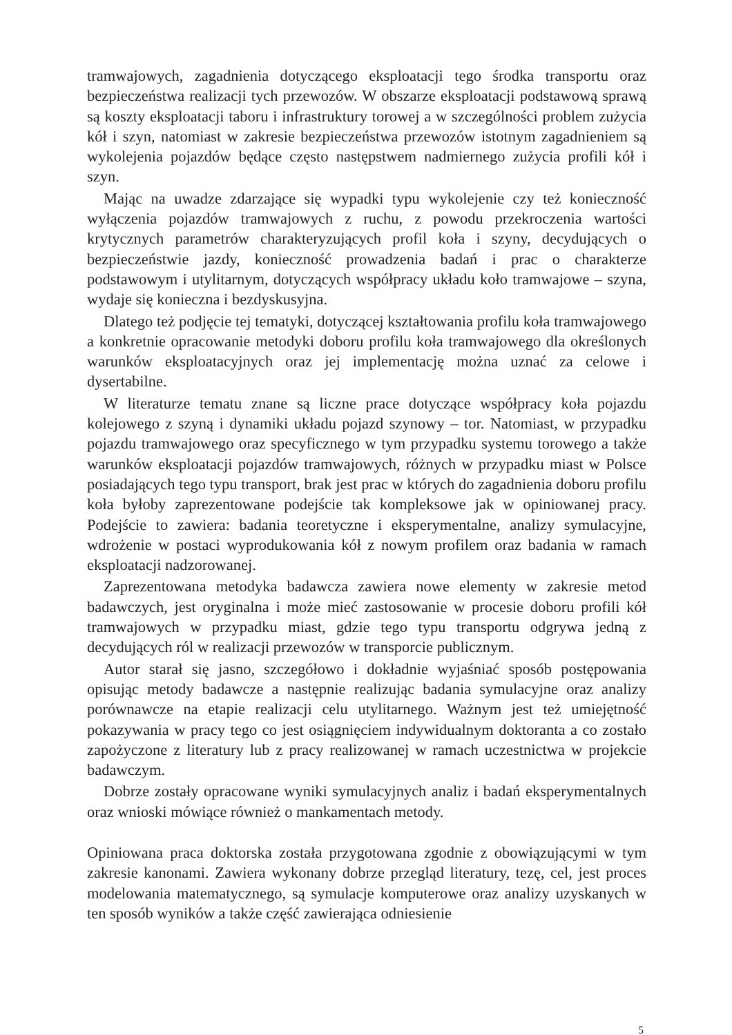tramwajowych, zagadnienia dotyczącego eksploatacji tego środka transportu oraz bezpieczeństwa realizacji tych przewozów. W obszarze eksploatacji podstawową sprawą są koszty eksploatacji taboru i infrastruktury torowej a w szczególności problem zużycia kół i szyn, natomiast w zakresie bezpieczeństwa przewozów istotnym zagadnieniem są wykolejenia pojazdów będące często następstwem nadmiernego zużycia profili kół i szyn.
Mając na uwadze zdarzające się wypadki typu wykolejenie czy też konieczność wyłączenia pojazdów tramwajowych z ruchu, z powodu przekroczenia wartości krytycznych parametrów charakteryzujących profil koła i szyny, decydujących o bezpieczeństwie jazdy, konieczność prowadzenia badań i prac o charakterze podstawowym i utylitarnym, dotyczących współpracy układu koło tramwajowe – szyna, wydaje się konieczna i bezdyskusyjna.
Dlatego też podjęcie tej tematyki, dotyczącej kształtowania profilu koła tramwajowego a konkretnie opracowanie metodyki doboru profilu koła tramwajowego dla określonych warunków eksploatacyjnych oraz jej implementację można uznać za celowe i dysertabilne.
W literaturze tematu znane są liczne prace dotyczące współpracy koła pojazdu kolejowego z szyną i dynamiki układu pojazd szynowy – tor. Natomiast, w przypadku pojazdu tramwajowego oraz specyficznego w tym przypadku systemu torowego a także warunków eksploatacji pojazdów tramwajowych, różnych w przypadku miast w Polsce posiadających tego typu transport, brak jest prac w których do zagadnienia doboru profilu koła byłoby zaprezentowane podejście tak kompleksowe jak w opiniowanej pracy. Podejście to zawiera: badania teoretyczne i eksperymentalne, analizy symulacyjne, wdrożenie w postaci wyprodukowania kół z nowym profilem oraz badania w ramach eksploatacji nadzorowanej.
Zaprezentowana metodyka badawcza zawiera nowe elementy w zakresie metod badawczych, jest oryginalna i może mieć zastosowanie w procesie doboru profili kół tramwajowych w przypadku miast, gdzie tego typu transportu odgrywa jedną z decydujących ról w realizacji przewozów w transporcie publicznym.
Autor starał się jasno, szczegółowo i dokładnie wyjaśniać sposób postępowania opisując metody badawcze a następnie realizując badania symulacyjne oraz analizy porównawcze na etapie realizacji celu utylitarnego. Ważnym jest też umiejętność pokazywania w pracy tego co jest osiągnięciem indywidualnym doktoranta a co zostało zapożyczone z literatury lub z pracy realizowanej w ramach uczestnictwa w projekcie badawczym.
Dobrze zostały opracowane wyniki symulacyjnych analiz i badań eksperymentalnych oraz wnioski mówiące również o mankamentach metody.
Opiniowana praca doktorska została przygotowana zgodnie z obowiązującymi w tym zakresie kanonami. Zawiera wykonany dobrze przegląd literatury, tezę, cel, jest proces modelowania matematycznego, są symulacje komputerowe oraz analizy uzyskanych w ten sposób wyników a także część zawierająca odniesienie
5